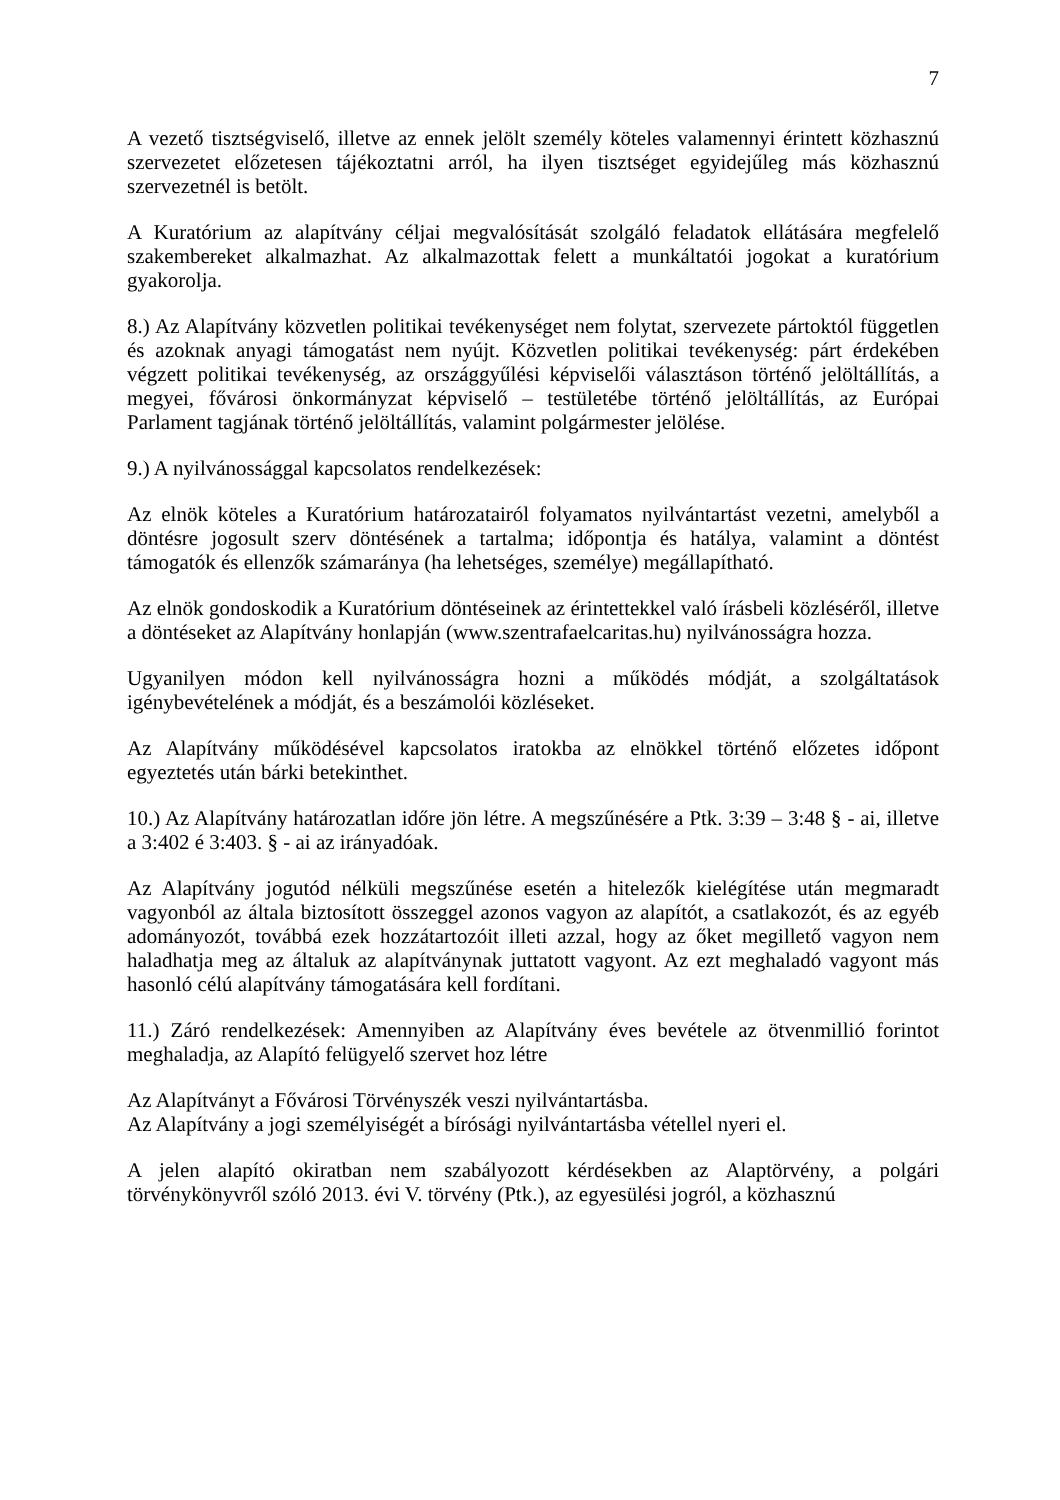7
A vezető tisztségviselő, illetve az ennek jelölt személy köteles valamennyi érintett közhasznú szervezetet előzetesen tájékoztatni arról, ha ilyen tisztséget egyidejűleg más közhasznú szervezetnél is betölt.
A Kuratórium az alapítvány céljai megvalósítását szolgáló feladatok ellátására megfelelő szakembereket alkalmazhat. Az alkalmazottak felett a munkáltatói jogokat a kuratórium gyakorolja.
8.) Az Alapítvány közvetlen politikai tevékenységet nem folytat, szervezete pártoktól független és azoknak anyagi támogatást nem nyújt. Közvetlen politikai tevékenység: párt érdekében végzett politikai tevékenység, az országgyűlési képviselői választáson történő jelöltállítás, a megyei, fővárosi önkormányzat képviselő – testületébe történő jelöltállítás, az Európai Parlament tagjának történő jelöltállítás, valamint polgármester jelölése.
9.) A nyilvánossággal kapcsolatos rendelkezések:
Az elnök köteles a Kuratórium határozatairól folyamatos nyilvántartást vezetni, amelyből a döntésre jogosult szerv döntésének a tartalma; időpontja és hatálya, valamint a döntést támogatók és ellenzők számaránya (ha lehetséges, személye) megállapítható.
Az elnök gondoskodik a Kuratórium döntéseinek az érintettekkel való írásbeli közléséről, illetve a döntéseket az Alapítvány honlapján (www.szentrafaelcaritas.hu) nyilvánosságra hozza.
Ugyanilyen módon kell nyilvánosságra hozni a működés módját, a szolgáltatások igénybevételének a módját, és a beszámolói közléseket.
Az Alapítvány működésével kapcsolatos iratokba az elnökkel történő előzetes időpont egyeztetés után bárki betekinthet.
10.) Az Alapítvány határozatlan időre jön létre. A megszűnésére a Ptk. 3:39 – 3:48 § - ai, illetve a 3:402 é 3:403. § - ai az irányadóak.
Az Alapítvány jogutód nélküli megszűnése esetén a hitelezők kielégítése után megmaradt vagyonból az általa biztosított összeggel azonos vagyon az alapítót, a csatlakozót, és az egyéb adományozót, továbbá ezek hozzátartozóit illeti azzal, hogy az őket megillető vagyon nem haladhatja meg az általuk az alapítványnak juttatott vagyont. Az ezt meghaladó vagyont más hasonló célú alapítvány támogatására kell fordítani.
11.) Záró rendelkezések: Amennyiben az Alapítvány éves bevétele az ötvenmillió forintot meghaladja, az Alapító felügyelő szervet hoz létre
Az Alapítványt a Fővárosi Törvényszék veszi nyilvántartásba.
Az Alapítvány a jogi személyiségét a bírósági nyilvántartásba vétellel nyeri el.
A jelen alapító okiratban nem szabályozott kérdésekben az Alaptörvény, a polgári törvénykönyvről szóló 2013. évi V. törvény (Ptk.), az egyesülési jogról, a közhasznú